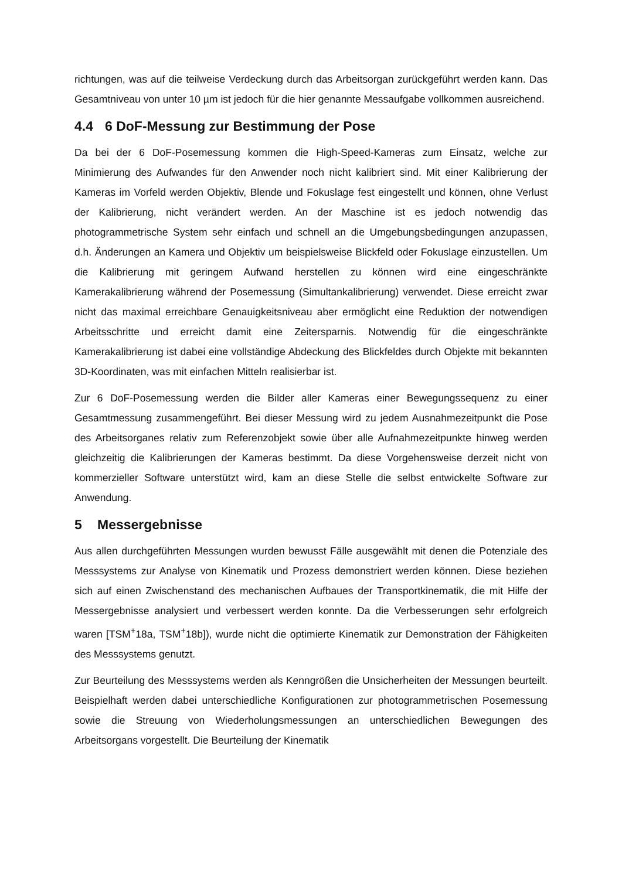richtungen, was auf die teilweise Verdeckung durch das Arbeitsorgan zurückgeführt werden kann. Das Gesamtniveau von unter 10 µm ist jedoch für die hier genannte Messaufgabe vollkommen ausreichend.
4.4 6 DoF-Messung zur Bestimmung der Pose
Da bei der 6 DoF-Posemessung kommen die High-Speed-Kameras zum Einsatz, welche zur Minimierung des Aufwandes für den Anwender noch nicht kalibriert sind. Mit einer Kalibrierung der Kameras im Vorfeld werden Objektiv, Blende und Fokuslage fest eingestellt und können, ohne Verlust der Kalibrierung, nicht verändert werden. An der Maschine ist es jedoch notwendig das photogrammetrische System sehr einfach und schnell an die Umgebungsbedingungen anzupassen, d.h. Änderungen an Kamera und Objektiv um beispielsweise Blickfeld oder Fokuslage einzustellen. Um die Kalibrierung mit geringem Aufwand herstellen zu können wird eine eingeschränkte Kamerakalibrierung während der Posemessung (Simultankalibrierung) verwendet. Diese erreicht zwar nicht das maximal erreichbare Genauigkeitsniveau aber ermöglicht eine Reduktion der notwendigen Arbeitsschritte und erreicht damit eine Zeitersparnis. Notwendig für die eingeschränkte Kamerakalibrierung ist dabei eine vollständige Abdeckung des Blickfeldes durch Objekte mit bekannten 3D-Koordinaten, was mit einfachen Mitteln realisierbar ist.
Zur 6 DoF-Posemessung werden die Bilder aller Kameras einer Bewegungssequenz zu einer Gesamtmessung zusammengeführt. Bei dieser Messung wird zu jedem Ausnahmezeitpunkt die Pose des Arbeitsorganes relativ zum Referenzobjekt sowie über alle Aufnahmezeitpunkte hinweg werden gleichzeitig die Kalibrierungen der Kameras bestimmt. Da diese Vorgehensweise derzeit nicht von kommerzieller Software unterstützt wird, kam an diese Stelle die selbst entwickelte Software zur Anwendung.
5 Messergebnisse
Aus allen durchgeführten Messungen wurden bewusst Fälle ausgewählt mit denen die Potenziale des Messsystems zur Analyse von Kinematik und Prozess demonstriert werden können. Diese beziehen sich auf einen Zwischenstand des mechanischen Aufbaues der Transportkinematik, die mit Hilfe der Messergebnisse analysiert und verbessert werden konnte. Da die Verbesserungen sehr erfolgreich waren [TSM<sup>+</sup>18a, TSM<sup>+</sup>18b]), wurde nicht die optimierte Kinematik zur Demonstration der Fähigkeiten des Messsystems genutzt.
Zur Beurteilung des Messsystems werden als Kenngrößen die Unsicherheiten der Messungen beurteilt. Beispielhaft werden dabei unterschiedliche Konfigurationen zur photogrammetrischen Posemessung sowie die Streuung von Wiederholungsmessungen an unterschiedlichen Bewegungen des Arbeitsorgans vorgestellt. Die Beurteilung der Kinematik